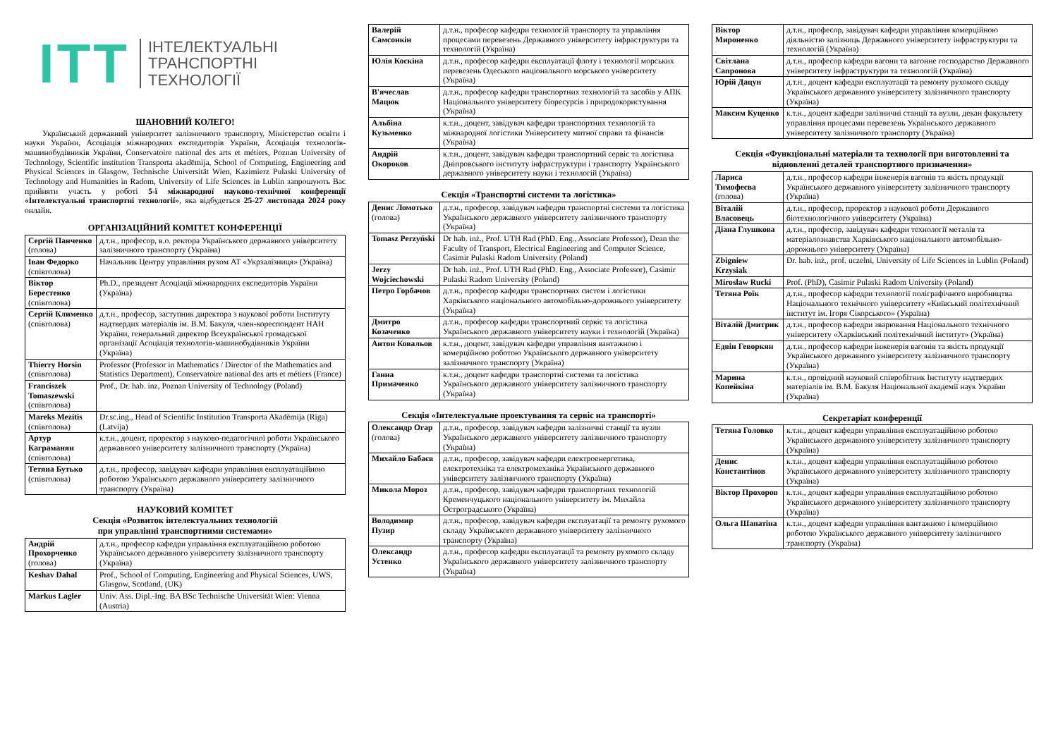ITT
ІНТЕЛЕКТУАЛЬНІ
ТРАНСПОРТНІ
ТЕХНОЛОГІЇ
ШАНОВНИЙ КОЛЕГО!
Український державний університет залізничного транспорту, Міністерство освіти і науки України, Асоціація міжнародних експедиторів України, Асоціація технологів-машинобудівників України, Conservatoire national des arts et métiers, Poznan University of Technology, Scientific institution Transporta akadēmija, School of Computing, Engineering and Physical Sciences in Glasgow, Technische Universität Wien, Kazimierz Pulaski University of Technology and Humanities in Radom, University of Life Sciences in Lublin запрошують Вас прийняти участь у роботі 5-ї міжнародної науково-технічної конференції «Інтелектуальні транспортні технології», яка відбудеться 25-27 листопада 2024 року онлайн.
ОРГАНІЗАЦІЙНИЙ КОМІТЕТ КОНФЕРЕНЦІЇ
| Сергій Панченко (голова) | д.т.н., професор, в.о. ректора Українського державного університету залізничного транспорту (Україна) |
| Іван Федорко (співголова) | Начальник Центру управління рухом АТ «Укрзалізниця» (Україна) |
| Віктор Берестенко (співголова) | Ph.D., президент Асоціації міжнародних експедиторів України (Україна) |
| Сергій Клименко (співголова) | д.т.н., професор, заступник директора з наукової роботи Інституту надтвердих матеріалів ім. В.М. Бакуля, член-кореспондент НАН України, генеральний директор Всеукраїнської громадської організації Асоціація технологів-машинобудівників України (Україна) |
| Thierry Horsin (співголова) | Professor (Professor in Mathematics / Director of the Mathematics and Statistics Department), Conservatoire national des arts et métiers (France) |
| Franciszek Tomaszewski (співголова) | Prof., Dr. hab. inz, Poznan University of Technology (Poland) |
| Mareks Mezitis (співголова) | Dr.sc.ing., Head of Scientific Institution Transporta Akadēmija (Rīga) (Latvija) |
| Артур Каграманян (співголова) | к.т.н., доцент, проректор з науково-педагогічної роботи Українського державного університету залізничного транспорту (Україна) |
| Тетяна Бутько (співголова) | д.т.н., професор, завідувач кафедри управління експлуатаційною роботою Українського державного університету залізничного транспорту (Україна) |
НАУКОВИЙ КОМІТЕТ
Секція «Розвиток інтелектуальних технологій
при управлінні транспортними системами»
| Андрій Прохорченко (голова) | д.т.н., професор кафедри управління експлуатаційною роботою Українського державного університету залізничного транспорту (Україна) |
| Keshav Dahal | Prof., School of Computing, Engineering and Physical Sciences, UWS, Glasgow, Scotland, (UK) |
| Markus Lagler | Univ. Ass. Dipl.-Ing. BA BSc Technische Universität Wien: Vienna (Austria) |
| Валерій Самсонкін | д.т.н., професор кафедри технологій транспорту та управління процесами перевезень Державного університету інфраструктури та технологій (Україна) |
| Юлія Коскіна | д.т.н., професор кафедри експлуатації флоту і технології морських перевезень Одеського національного морського університету (Україна) |
| В'ячеслав Мацюк | д.т.н., професор кафедри транспортних технологій та засобів у АПК Національного університету біоресурсів і природокористування (Україна) |
| Альбіна Кузьменко | к.т.н., доцент, завідувач кафедри транспортних технологій та міжнародної логістики Університету митної справи та фінансів (Україна) |
| Андрій Окороков | к.т.н., доцент, завідувач кафедри транспортний сервіс та логістика Дніпровського інституту інфраструктури і транспорту Українського державного університету науки і технологій (Україна) |
Секція «Транспортні системи та логістика»
| Денис Ломотько (голова) | д.т.н., професор, завідувач кафедри транспортні системи та логістика Українського державного університету залізничного транспорту (Україна) |
| Tomasz Perzyński | Dr hab. inż., Prof. UTH Rad (PhD. Eng., Associate Professor), Dean the Faculty of Transport, Electrical Engineering and Computer Science, Casimir Pulaski Radom University (Poland) |
| Jerzy Wojciechowski | Dr hab. inż., Prof. UTH Rad (PhD. Eng., Associate Professor), Casimir Pulaski Radom University (Poland) |
| Петро Горбачов | д.т.н., професор кафедри транспортних систем і логістики Харківського національного автомобільно-дорожнього університету (Україна) |
| Дмитро Козаченко | д.т.н., професор кафедри транспортний сервіс та логістика Українського державного університету науки і технологій (Україна) |
| Антон Ковальов | к.т.н., доцент, завідувач кафедри управління вантажною і комерційною роботою Українського державного університету залізничного транспорту (Україна) |
| Ганна Примаченко | к.т.н., доцент кафедри транспортні системи та логістика Українського державного університету залізничного транспорту (Україна) |
Секція «Інтелектуальне проектування та сервіс на транспорті»
| Олександр Огар (голова) | д.т.н., професор, завідувач кафедри залізничні станції та вузли Українського державного університету залізничного транспорту (Україна) |
| Михайло Бабаєв | д.т.н., професор, завідувач кафедри електроенергетика, електротехніка та електромеханіка Українського державного університету залізничного транспорту (Україна) |
| Микола Мороз | д.т.н., професор, завідувач кафедри транспортних технологій Кременчуцького національного університету ім. Михайла Остроградського (Україна) |
| Володимир Пузир | д.т.н., професор, завідувач кафедри експлуатації та ремонту рухомого складу Українського державного університету залізничного транспорту (Україна) |
| Олександр Устенко | д.т.н., професор кафедри експлуатації та ремонту рухомого складу Українського державного університету залізничного транспорту (Україна) |
| Віктор Мироненко | д.т.н., професор, завідувач кафедри управління комерційною діяльністю залізниць Державного університету інфраструктури та технологій (Україна) |
| Світлана Сапронова | д.т.н., професор кафедри вагони та вагонне господарство Державного університету інфраструктури та технологій (Україна) |
| Юрій Дацун | д.т.н., доцент кафедри експлуатації та ремонту рухомого складу Українського державного університету залізничного транспорту (Україна) |
| Максим Куценко | к.т.н., доцент кафедри залізничні станції та вузли, декан факультету управління процесами перевезень Українського державного університету залізничного транспорту (Україна) |
Секція «Функціональні матеріали та технології при виготовленні та відновленні деталей транспортного призначення»
| Лариса Тимофеєва (голова) | д.т.н., професор кафедри інженерія вагонів та якість продукції Українського державного університету залізничного транспорту (Україна) |
| Віталій Власовець | д.т.н., професор, проректор з наукової роботи Державного біотехнологічного університету (Україна) |
| Діана Глушкова | д.т.н., професор, завідувач кафедри технології металів та матеріалознавства Харківського національного автомобільно-дорожнього університету (Україна) |
| Zbigniew Krzysiak | Dr. hab. inż., prof. uczelni, University of Life Sciences in Lublin (Poland) |
| Mirosław Rucki | Prof. (PhD), Casimir Pulaski Radom University (Poland) |
| Тетяна Роїк | д.т.н., професор кафедри технології поліграфічного виробництва Національного технічного університету «Київський політехнічний інститут ім. Ігоря Сікорського» (Україна) |
| Віталій Дмитрик | д.т.н., професор кафедри зварювання Національного технічного університету «Харківський політехнічний інститут» (Україна) |
| Едвін Геворкян | д.т.н., професор кафедри інженерія вагонів та якість продукції Українського державного університету залізничного транспорту (Україна) |
| Марина Копейкіна | к.т.н., провідний науковий співробітник Інституту надтвердих матеріалів ім. В.М. Бакуля Національної академії наук України (Україна) |
Секретаріат конференції
| Тетяна Головко | к.т.н., доцент кафедри управління експлуатаційною роботою Українського державного університету залізничного транспорту (Україна) |
| Денис Константінов | к.т.н., доцент кафедри управління експлуатаційною роботою Українського державного університету залізничного транспорту (Україна) |
| Віктор Прохоров | к.т.н., доцент кафедри управління експлуатаційною роботою Українського державного університету залізничного транспорту (Україна) |
| Ольга Шапатіна | к.т.н., доцент кафедри управління вантажною і комерційною роботою Українського державного університету залізничного транспорту (Україна) |